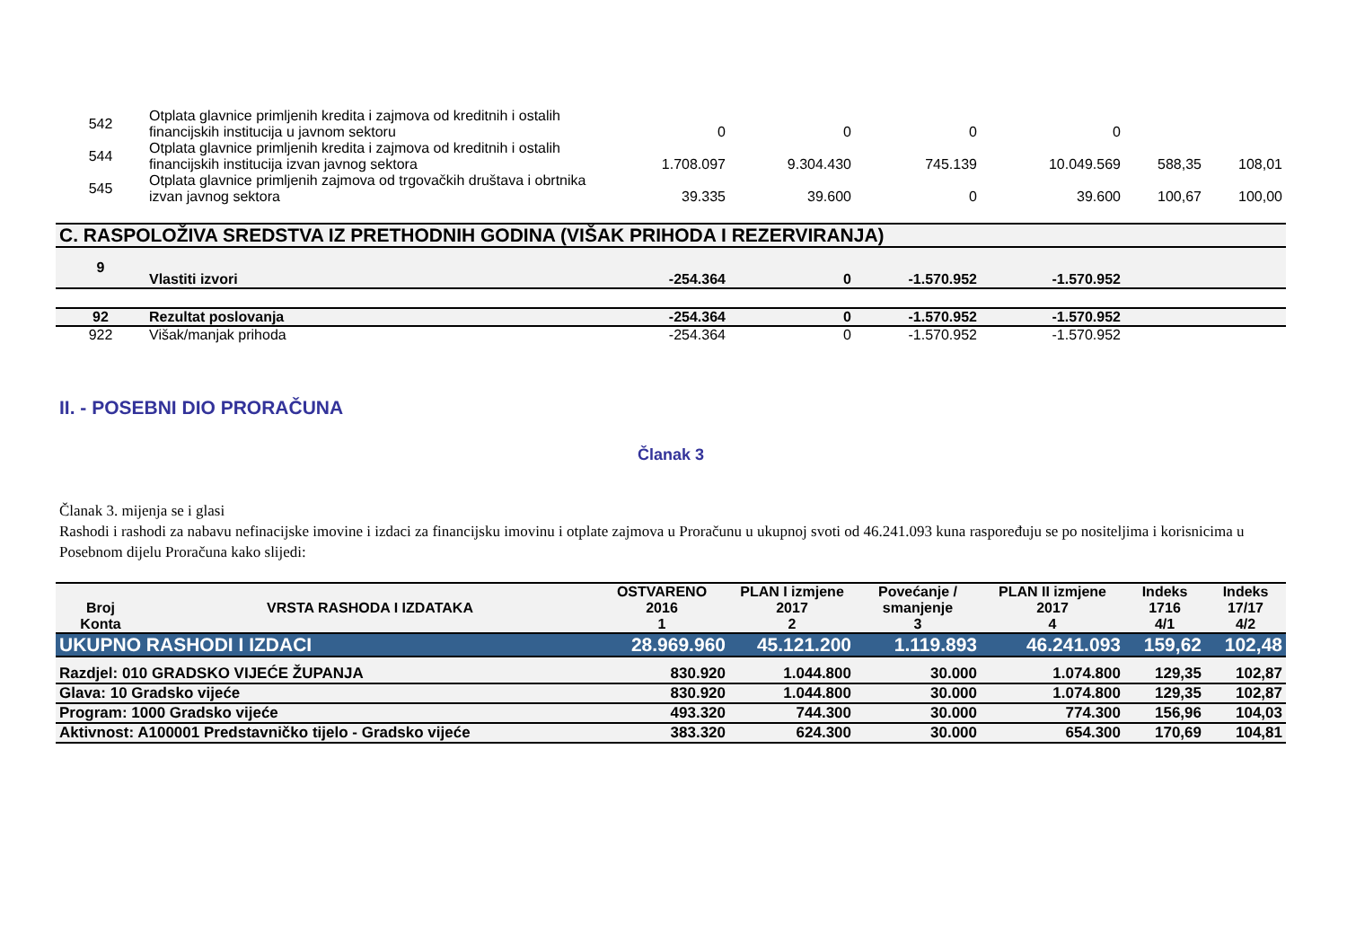| 542 | Otplata glavnice primljenih kredita i zajmova od kreditnih i ostalih financijskih institucija u javnom sektoru | 0 | 0 | 0 | 0 | | |
| 544 | Otplata glavnice primljenih kredita i zajmova od kreditnih i ostalih financijskih institucija izvan javnog sektora | 1.708.097 | 9.304.430 | 745.139 | 10.049.569 | 588,35 | 108,01 |
| 545 | Otplata glavnice primljenih zajmova od trgovačkih društava i obrtnika izvan javnog sektora | 39.335 | 39.600 | 0 | 39.600 | 100,67 | 100,00 |
| C. RASPOLOŽIVA SREDSTVA IZ PRETHODNIH GODINA (VIŠAK PRIHODA I REZERVIRANJA) | | | | | | | |
| 9 | Vlastiti izvori | -254.364 | 0 | -1.570.952 | -1.570.952 | | |
| 92 | Rezultat poslovanja | -254.364 | 0 | -1.570.952 | -1.570.952 | | |
| 922 | Višak/manjak prihoda | -254.364 | 0 | -1.570.952 | -1.570.952 | | |
II. - POSEBNI DIO PRORAČUNA
Članak 3
Članak 3. mijenja se i glasi
Rashodi i rashodi za nabavu nefinacijske imovine i izdaci za financijsku imovinu i otplate zajmova u Proračunu u ukupnoj svoti od 46.241.093 kuna raspoređuju se po nositeljima i korisnicima u Posebnom dijelu Proračuna kako slijedi:
| Broj Konta | VRSTA RASHODA I IZDATAKA | OSTVARENO 2016 1 | PLAN I izmjene 2017 2 | Povećanje / smanjenje 3 | PLAN II izmjene 2017 4 | Indeks 1716 4/1 | Indeks 17/17 4/2 |
| --- | --- | --- | --- | --- | --- | --- | --- |
| UKUPNO RASHODI I IZDACI | | 28.969.960 | 45.121.200 | 1.119.893 | 46.241.093 | 159,62 | 102,48 |
| Razdjel: 010 GRADSKO VIJEĆE ŽUPANJA | | 830.920 | 1.044.800 | 30.000 | 1.074.800 | 129,35 | 102,87 |
| Glava: 10 Gradsko vijeće | | 830.920 | 1.044.800 | 30.000 | 1.074.800 | 129,35 | 102,87 |
| Program: 1000 Gradsko vijeće | | 493.320 | 744.300 | 30.000 | 774.300 | 156,96 | 104,03 |
| Aktivnost: A100001 Predstavničko tijelo - Gradsko vijeće | | 383.320 | 624.300 | 30.000 | 654.300 | 170,69 | 104,81 |